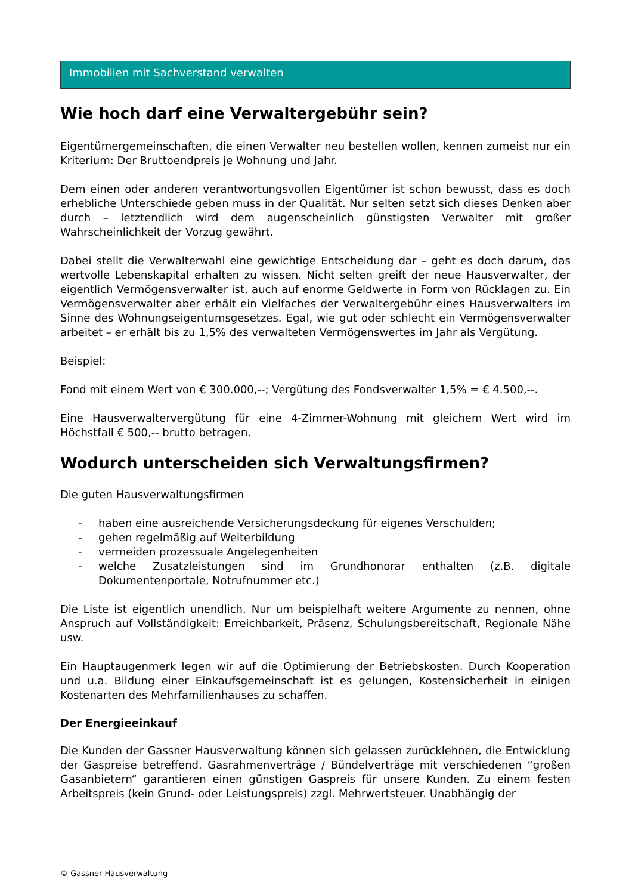Immobilien mit Sachverstand verwalten
Wie hoch darf eine Verwaltergebühr sein?
Eigentümergemeinschaften, die einen Verwalter neu bestellen wollen, kennen zumeist nur ein Kriterium: Der Bruttoendpreis je Wohnung und Jahr.
Dem einen oder anderen verantwortungsvollen Eigentümer ist schon bewusst, dass es doch erhebliche Unterschiede geben muss in der Qualität. Nur selten setzt sich dieses Denken aber durch – letztendlich wird dem augenscheinlich günstigsten Verwalter mit großer Wahrscheinlichkeit der Vorzug gewährt.
Dabei stellt die Verwalterwahl eine gewichtige Entscheidung dar – geht es doch darum, das wertvolle Lebenskapital erhalten zu wissen. Nicht selten greift der neue Hausverwalter, der eigentlich Vermögensverwalter ist, auch auf enorme Geldwerte in Form von Rücklagen zu. Ein Vermögensverwalter aber erhält ein Vielfaches der Verwaltergebühr eines Hausverwalters im Sinne des Wohnungseigentumsgesetzes. Egal, wie gut oder schlecht ein Vermögensverwalter arbeitet – er erhält bis zu 1,5% des verwalteten Vermögenswertes im Jahr als Vergütung.
Beispiel:
Fond mit einem Wert von € 300.000,--; Vergütung des Fondsverwalter 1,5% = € 4.500,--.
Eine Hausverwaltervergütung für eine 4-Zimmer-Wohnung mit gleichem Wert wird im Höchstfall € 500,-- brutto betragen.
Wodurch unterscheiden sich Verwaltungsfirmen?
Die guten Hausverwaltungsfirmen
- haben eine ausreichende Versicherungsdeckung für eigenes Verschulden;
- gehen regelmäßig auf Weiterbildung
- vermeiden prozessuale Angelegenheiten
- welche Zusatzleistungen sind im Grundhonorar enthalten (z.B. digitale Dokumentenportale, Notrufnummer etc.)
Die Liste ist eigentlich unendlich. Nur um beispielhaft weitere Argumente zu nennen, ohne Anspruch auf Vollständigkeit: Erreichbarkeit, Präsenz, Schulungsbereitschaft, Regionale Nähe usw.
Ein Hauptaugenmerk legen wir auf die Optimierung der Betriebskosten. Durch Kooperation und u.a. Bildung einer Einkaufsgemeinschaft ist es gelungen, Kostensicherheit in einigen Kostenarten des Mehrfamilienhauses zu schaffen.
Der Energieeinkauf
Die Kunden der Gassner Hausverwaltung können sich gelassen zurücklehnen, die Entwicklung der Gaspreise betreffend. Gasrahmenverträge / Bündelverträge mit verschiedenen “großen Gasanbietern“ garantieren einen günstigen Gaspreis für unsere Kunden. Zu einem festen Arbeitspreis (kein Grund- oder Leistungspreis) zzgl. Mehrwertsteuer. Unabhängig der
© Gassner Hausverwaltung